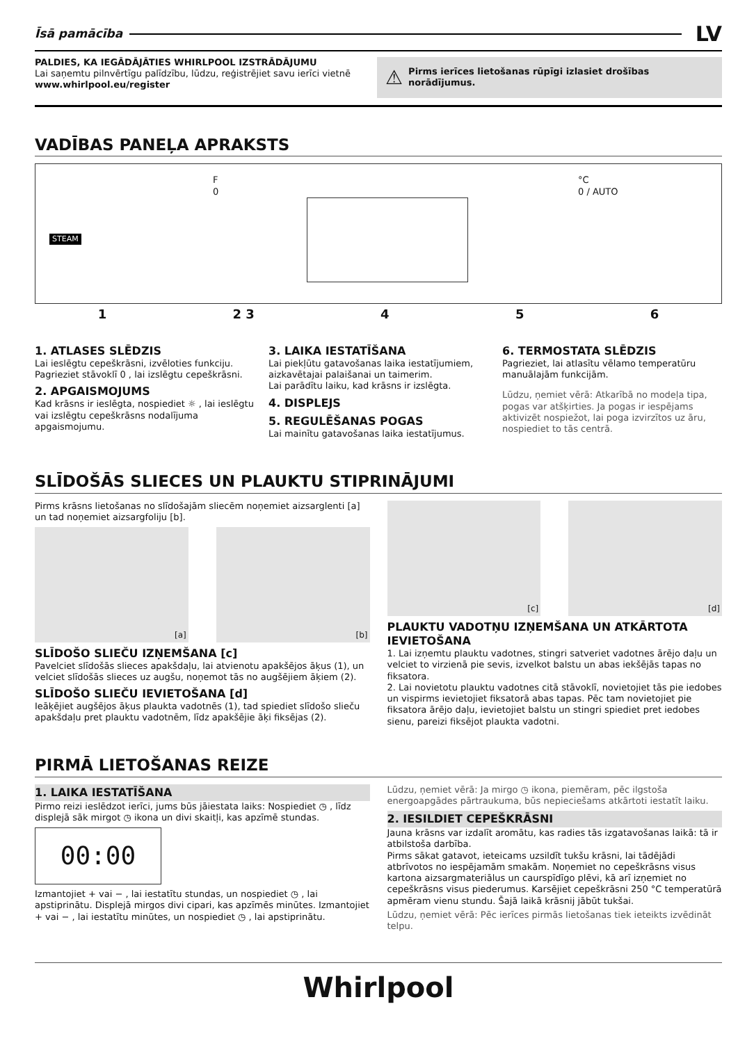Īsā pamācība
LV
PALDIES, KA IEGĀDĀJĀTIES WHIRLPOOL IZSTRĀDĀJUMU
Lai saņemtu pilnvērtīgu palīdzību, lūdzu, reģistrējiet savu ierīci vietnē www.whirlpool.eu/register
⚠ Pirms ierīces lietošanas rūpīgi izlasiet drošības norādījumus.
VADĪBAS PANEĻA APRAKSTS
STEAM
F
0
°C
0 / AUTO
1 2 3 4 5 6
1. ATLASES SLĒDZIS
Lai ieslēgtu cepeškrāsni, izvēloties funkciju. Pagrieziet stāvoklī 0 , lai izslēgtu cepeškrāsni.
2. APGAISMOJUMS
Kad krāsns ir ieslēgta, nospiediet ☼ , lai ieslēgtu vai izslēgtu cepeškrāsns nodalījuma apgaismojumu.
3. LAIKA IESTATĪŠANA
Lai piekļūtu gatavošanas laika iestatījumiem, aizkavētajai palaišanai un taimerim.
Lai parādītu laiku, kad krāsns ir izslēgta.
4. DISPLEJS
5. REGULĒŠANAS POGAS
Lai mainītu gatavošanas laika iestatījumus.
6. TERMOSTATA SLĒDZIS
Pagrieziet, lai atlasītu vēlamo temperatūru manuālajām funkcijām.
Lūdzu, ņemiet vērā: Atkarībā no modeļa tipa, pogas var atšķirties. Ja pogas ir iespējams aktivizēt nospiežot, lai poga izvirzītos uz āru, nospiediet to tās centrā.
SLĪDOŠĀS SLIECES UN PLAUKTU STIPRINĀJUMI
Pirms krāsns lietošanas no slīdošajām sliecēm noņemiet aizsarglenti [a] un tad noņemiet aizsargfoliju [b].
[a] [b]
SLĪDOŠO SLIEČU IZŅEMŠANA [c]
Pavelciet slīdošās slieces apakšdaļu, lai atvienotu apakšējos āķus (1), un velciet slīdošās slieces uz augšu, noņemot tās no augšējiem āķiem (2).
SLĪDOŠO SLIEČU IEVIETOŠANA [d]
Ieāķējiet augšējos āķus plaukta vadotnēs (1), tad spiediet slīdošo slieču apakšdaļu pret plauktu vadotnēm, līdz apakšējie āķi fiksējas (2).
[c] [d]
PLAUKTU VADOTŅU IZŅEMŠANA UN ATKĀRTOTA IEVIETOŠANA
1. Lai izņemtu plauktu vadotnes, stingri satveriet vadotnes ārējo daļu un velciet to virzienā pie sevis, izvelkot balstu un abas iekšējās tapas no fiksatora.
2. Lai novietotu plauktu vadotnes citā stāvoklī, novietojiet tās pie iedobes un vispirms ievietojiet fiksatorā abas tapas. Pēc tam novietojiet pie fiksatora ārējo daļu, ievietojiet balstu un stingri spiediet pret iedobes sienu, pareizi fiksējot plaukta vadotni.
PIRMĀ LIETOŠANAS REIZE
1. LAIKA IESTATĪŠANA
Pirmo reizi ieslēdzot ierīci, jums būs jāiestata laiks: Nospiediet ◷ , līdz displejā sāk mirgot ◷ ikona un divi skaitļi, kas apzīmē stundas.
00:00
Izmantojiet + vai − , lai iestatītu stundas, un nospiediet ◷ , lai apstiprinātu. Displejā mirgos divi cipari, kas apzīmēs minūtes. Izmantojiet + vai − , lai iestatītu minūtes, un nospiediet ◷ , lai apstiprinātu.
Lūdzu, ņemiet vērā: Ja mirgo ◷ ikona, piemēram, pēc ilgstoša energoapgādes pārtraukuma, būs nepieciešams atkārtoti iestatīt laiku.
2. IESILDIET CEPEŠKRĀSNI
Jauna krāsns var izdalīt aromātu, kas radies tās izgatavošanas laikā: tā ir atbilstoša darbība.
Pirms sākat gatavot, ieteicams uzsildīt tukšu krāsni, lai tādējādi atbrīvotos no iespējamām smakām. Noņemiet no cepeškrāsns visus kartona aizsargmateriālus un caurspīdīgo plēvi, kā arī izņemiet no cepeškrāsns visus piederumus. Karsējiet cepeškrāsni 250 °C temperatūrā apmēram vienu stundu. Šajā laikā krāsnij jābūt tukšai.
Lūdzu, ņemiet vērā: Pēc ierīces pirmās lietošanas tiek ieteikts izvēdināt telpu.
Whirlpool